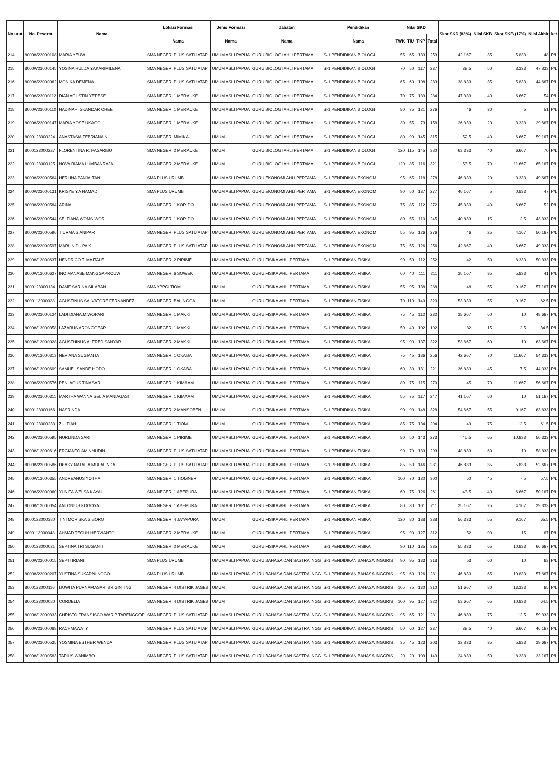| No urut | No. Peserta | Nama | Lokasi Formasi | Jenis Formasi | Jabatan | Pendidikan | Nilai SKD | | | | Skor SKD (83%) | Nilai SKB | Skor SKB (17%) | Nilai Akhir | ket |
| --- | --- | --- | --- | --- | --- | --- | --- | --- | --- | --- | --- | --- | --- | --- | --- |
| | | | Nama | Nama | Nama | Nama | TWK | TIU | TKP | Total | | | | | |
| 214 | 8000W23000108 | MARIA YEUW | SMA NEGERI PLUS SATU ATAP | UMUM ASLI PAPUA | GURU BIOLOGI AHLI PERTAMA | S-1 PENDIDIKAN BIOLOGI | 55 | 65 | 133 | 253 | 42.167 | 35 | 5.833 | 48 | P/L |
| 215 | 8000W23000145 | YOSINA HULDA YAKARIMILENA | SMA NEGERI PLUS SATU ATAP | UMUM ASLI PAPUA | GURU BIOLOGI AHLI PERTAMA | S-1 PENDIDIKAN BIOLOGI | 70 | 50 | 117 | 237 | 39.5 | 50 | 8.333 | 47.833 | P/L |
| 216 | 8000W23000062 | MONIKA DEMENA | SMA NEGERI PLUS SATU ATAP | UMUM ASLI PAPUA | GURU BIOLOGI AHLI PERTAMA | S-1 PENDIDIKAN BIOLOGI | 65 | 60 | 108 | 233 | 38.833 | 35 | 5.833 | 44.667 | P/L |
| 217 | 8000W23000112 | DIAN AGUSTIN YEPESE | SMA NEGERI 1 MERAUKE | UMUM ASLI PAPUA | GURU BIOLOGI AHLI PERTAMA | S-1 PENDIDIKAN BIOLOGI | 70 | 75 | 139 | 284 | 47.333 | 40 | 6.667 | 54 | P/L |
| 218 | 8000W23000110 | HADINAH ISKANDAR OHEE | SMA NEGERI 1 MERAUKE | UMUM ASLI PAPUA | GURU BIOLOGI AHLI PERTAMA | S-1 PENDIDIKAN BIOLOGI | 80 | 75 | 121 | 276 | 46 | 30 | 5 | 51 | P/L |
| 219 | 8000W23000147 | MARIA YOSE UKAGO | SMA NEGERI 1 MERAUKE | UMUM ASLI PAPUA | GURU BIOLOGI AHLI PERTAMA | S-1 PENDIDIKAN BIOLOGI | 30 | 55 | 73 | 158 | 26.333 | 20 | 3.333 | 29.667 | P/L |
| 220 | 8000123000224 | ANASTASIA FEBRIANA N.I | SMA NEGERI MIMIKA | UMUM | GURU BIOLOGI AHLI PERTAMA | S-1 PENDIDIKAN BIOLOGI | 80 | 90 | 145 | 315 | 52.5 | 40 | 6.667 | 59.167 | P/L |
| 221 | 8000123000227 | FLORENTINA R. PASARIBU | SMA NEGERI 2 MERAUKE | UMUM | GURU BIOLOGI AHLI PERTAMA | S-1 PENDIDIKAN BIOLOGI | 120 | 115 | 145 | 380 | 63.333 | 40 | 6.667 | 70 | P/L |
| 222 | 8000123000125 | NOVA RIAMA LUMBANRAJA | SMA NEGERI 2 MERAUKE | UMUM | GURU BIOLOGI AHLI PERTAMA | S-1 PENDIDIKAN BIOLOGI | 120 | 85 | 116 | 321 | 53.5 | 70 | 11.667 | 65.167 | P/L |
| 223 | 8000W23000564 | HERLINA PANJAITAN | SMA PLUS URUMB | UMUM ASLI PAPUA | GURU EKONOMI AHLI PERTAMA | S-1 PENDIDIKAN EKONOMI | 95 | 65 | 118 | 278 | 46.333 | 20 | 3.333 | 49.667 | P/L |
| 224 | 8000W23000131 | KRISYE Y.A HAMADI | SMA PLUS URUMB | UMUM ASLI PAPUA | GURU EKONOMI AHLI PERTAMA | S-1 PENDIDIKAN EKONOMI | 90 | 50 | 137 | 277 | 46.167 | 5 | 0.833 | 47 | P/L |
| 225 | 8000W23000584 | ARINA | SMA NEGERI 1 KORIDO | UMUM ASLI PAPUA | GURU EKONOMI AHLI PERTAMA | S-1 PENDIDIKAN EKONOMI | 75 | 85 | 112 | 272 | 45.333 | 40 | 6.667 | 52 | P/L |
| 226 | 8000W23000544 | SELFIANA WOMSIWOR | SMA NEGERI 1 KORIDO | UMUM ASLI PAPUA | GURU EKONOMI AHLI PERTAMA | S-1 PENDIDIKAN EKONOMI | 80 | 55 | 110 | 245 | 40.833 | 15 | 2.5 | 43.333 | P/L |
| 227 | 8000W23000596 | TIURMA SIANIPAR | SMA NEGERI PLUS SATU ATAP | UMUM ASLI PAPUA | GURU EKONOMI AHLI PERTAMA | S-1 PENDIDIKAN EKONOMI | 55 | 95 | 126 | 276 | 46 | 25 | 4.167 | 50.167 | P/L |
| 228 | 8000W23000597 | MARLIN DU'PA K. | SMA NEGERI PLUS SATU ATAP | UMUM ASLI PAPUA | GURU EKONOMI AHLI PERTAMA | S-1 PENDIDIKAN EKONOMI | 75 | 55 | 126 | 256 | 42.667 | 40 | 6.667 | 49.333 | P/L |
| 229 | 8000W13000637 | HENDRICO T. MAITALE | SMA NEGERI 2 PIRIME | UMUM ASLI PAPUA | GURU FISIKA AHLI PERTAMA | S-1 PENDIDIKAN FISIKA | 90 | 50 | 112 | 252 | 42 | 50 | 8.333 | 50.333 | P/L |
| 230 | 8000W13000627 | INO MANASE MANGGAPROUW | SMA NEGERI 6 SOWEK | UMUM ASLI PAPUA | GURU FISIKA AHLI PERTAMA | S-1 PENDIDIKAN FISIKA | 60 | 40 | 111 | 211 | 35.167 | 35 | 5.833 | 41 | P/L |
| 231 | 8000123000134 | DAME SARINA SILABAN | SMA YPPGI TIOM | UMUM | GURU FISIKA AHLI PERTAMA | S-1 PENDIDIKAN FISIKA | 55 | 95 | 138 | 288 | 48 | 55 | 9.167 | 57.167 | P/L |
| 232 | 8000113000028 | AGUSTINUS SALVATORE FERNANDEZ | SMA NEGERI BALINGGA | UMUM | GURU FISIKA AHLI PERTAMA | S-1 PENDIDIKAN FISIKA | 70 | 110 | 140 | 320 | 53.333 | 55 | 9.167 | 62.5 | P/L |
| 233 | 8000W23000124 | LADI DIANA.M.WOPARI | SMA NEGERI 1 MAKKI | UMUM ASLI PAPUA | GURU FISIKA AHLI PERTAMA | S-1 PENDIDIKAN FISIKA | 75 | 45 | 112 | 232 | 38.667 | 60 | 10 | 48.667 | P/L |
| 234 | 8000W13000358 | LAZARUS ARONGGEAR | SMA NEGERI 1 MAKKI | UMUM ASLI PAPUA | GURU FISIKA AHLI PERTAMA | S-1 PENDIDIKAN FISIKA | 50 | 40 | 102 | 192 | 32 | 15 | 2.5 | 34.5 | P/L |
| 235 | 8000W13000028 | AGUSTHINUS ALFRED SANYAR | SMA NEGERI 2 MAKKI | UMUM ASLI PAPUA | GURU FISIKA AHLI PERTAMA | S-1 PENDIDIKAN FISIKA | 95 | 90 | 137 | 322 | 53.667 | 60 | 10 | 63.667 | P/L |
| 236 | 8000W13000313 | NEVIANA SUGIANTA | SMA NEGERI 1 OKABA | UMUM ASLI PAPUA | GURU FISIKA AHLI PERTAMA | S-1 PENDIDIKAN FISIKA | 75 | 45 | 136 | 256 | 42.667 | 70 | 11.667 | 54.333 | P/L |
| 237 | 8000W13000609 | SAMUEL SANDE HODO | SMA NEGERI 1 OKABA | UMUM ASLI PAPUA | GURU FISIKA AHLI PERTAMA | S-1 PENDIDIKAN FISIKA | 60 | 30 | 131 | 221 | 36.833 | 45 | 7.5 | 44.333 | P/L |
| 238 | 8000W23000576 | PENI AGUS TINASARI | SMA NEGERI 1 KIMAAM | UMUM ASLI PAPUA | GURU FISIKA AHLI PERTAMA | S-1 PENDIDIKAN FISIKA | 80 | 75 | 115 | 270 | 45 | 70 | 11.667 | 56.667 | P/L |
| 239 | 8000W23000311 | MARTHA WANNA SELIA MANIAGASI | SMA NEGERI 1 KIMAAM | UMUM ASLI PAPUA | GURU FISIKA AHLI PERTAMA | S-1 PENDIDIKAN FISIKA | 55 | 75 | 117 | 247 | 41.167 | 60 | 10 | 51.167 | P/L |
| 240 | 8000123000166 | NASRINDA | SMA NEGERI 2 MANSOBEN | UMUM | GURU FISIKA AHLI PERTAMA | S-1 PENDIDIKAN FISIKA | 90 | 90 | 148 | 328 | 54.667 | 55 | 9.167 | 63.833 | P/L |
| 241 | 8000123000233 | ZULFIAH | SMA NEGERI 1 TIOM | UMUM | GURU FISIKA AHLI PERTAMA | S-1 PENDIDIKAN FISIKA | 85 | 75 | 134 | 294 | 49 | 75 | 12.5 | 61.5 | P/L |
| 242 | 8000W23000595 | NURLINDA SARI | SMA NEGERI 1 PIRIME | UMUM ASLI PAPUA | GURU FISIKA AHLI PERTAMA | S-1 PENDIDIKAN FISIKA | 80 | 50 | 143 | 273 | 45.5 | 65 | 10.833 | 56.333 | P/L |
| 243 | 8000W13000616 | ERGIANTO AMINNUDIN | SMA NEGERI PLUS SATU ATAP | UMUM ASLI PAPUA | GURU FISIKA AHLI PERTAMA | S-1 PENDIDIKAN FISIKA | 90 | 70 | 133 | 293 | 48.833 | 60 | 10 | 58.833 | P/L |
| 244 | 8000W23000586 | DEASY NATALIA MULALINDA | SMA NEGERI PLUS SATU ATAP | UMUM ASLI PAPUA | GURU FISIKA AHLI PERTAMA | S-1 PENDIDIKAN FISIKA | 85 | 50 | 146 | 281 | 46.833 | 35 | 5.833 | 52.667 | P/L |
| 245 | 8000W13000355 | ANDREANUS YOTHA | SMA NEGERI 1 TIOMNERI | UMUM ASLI PAPUA | GURU FISIKA AHLI PERTAMA | S-1 PENDIDIKAN FISIKA | 100 | 70 | 130 | 300 | 50 | 45 | 7.5 | 57.5 | P/L |
| 246 | 8000W23000060 | YUNITA WELSA KAYAI | SMA NEGERI 1 ABEPURA | UMUM ASLI PAPUA | GURU FISIKA AHLI PERTAMA | S-1 PENDIDIKAN FISIKA | 60 | 75 | 126 | 261 | 43.5 | 40 | 6.667 | 50.167 | P/L |
| 247 | 8000W13000054 | ANTONIUS KOGOYA | SMA NEGERI 1 ABEPURA | UMUM ASLI PAPUA | GURU FISIKA AHLI PERTAMA | S-1 PENDIDIKAN FISIKA | 80 | 30 | 101 | 211 | 35.167 | 25 | 4.167 | 39.333 | P/L |
| 248 | 8000123000380 | TINI MORISKA SIBORO | SMA NEGERI 4 JAYAPURA | UMUM | GURU FISIKA AHLI PERTAMA | S-1 PENDIDIKAN FISIKA | 120 | 80 | 138 | 338 | 56.333 | 55 | 9.167 | 65.5 | P/L |
| 249 | 8000113000048 | AHMAD TEGUH HERVIANTO | SMA NEGERI 2 MERAUKE | UMUM | GURU FISIKA AHLI PERTAMA | S-1 PENDIDIKAN FISIKA | 95 | 90 | 127 | 312 | 52 | 90 | 15 | 67 | P/L |
| 250 | 8000123000021 | SEPTINA TRI SUSANTI | SMA NEGERI 2 MERAUKE | UMUM | GURU FISIKA AHLI PERTAMA | S-1 PENDIDIKAN FISIKA | 90 | 110 | 135 | 335 | 55.833 | 65 | 10.833 | 66.667 | P/L |
| 251 | 8000W23000015 | SEPTI IRIANI | SMA PLUS URUMB | UMUM ASLI PAPUA | GURU BAHASA DAN SASTRA INGG | S-1 PENDIDIKAN BAHASA INGGRIS | 90 | 95 | 133 | 318 | 53 | 60 | 10 | 63 | P/L |
| 252 | 8000W23000207 | YUSTINA SUKARNI NOGO | SMA PLUS URUMB | UMUM ASLI PAPUA | GURU BAHASA DAN SASTRA INGG | S-1 PENDIDIKAN BAHASA INGGRIS | 95 | 60 | 126 | 281 | 46.833 | 65 | 10.833 | 57.667 | P/L |
| 253 | 8000123000116 | IJUWITA PURNAMASARI BR GINTING | SMA NEGERI 4 DISTRIK JAGEBI | UMUM | GURU BAHASA DAN SASTRA INGG | S-1 PENDIDIKAN BAHASA INGGRIS | 105 | 75 | 130 | 310 | 51.667 | 80 | 13.333 | 65 | P/L |
| 254 | 8000123000080 | CORDELIA | SMA NEGERI 4 DISTRIK JAGEBI | UMUM | GURU BAHASA DAN SASTRA INGG | S-1 PENDIDIKAN BAHASA INGGRIS | 100 | 95 | 127 | 322 | 53.667 | 65 | 10.833 | 64.5 | P/L |
| 255 | 8000W13000333 | CHRISTO FRANSISCO WARIP TARENGGOP | SMA NEGERI PLUS SATU ATAP | UMUM ASLI PAPUA | GURU BAHASA DAN SASTRA INGG | S-1 PENDIDIKAN BAHASA INGGRIS | 95 | 65 | 121 | 281 | 46.833 | 75 | 12.5 | 59.333 | P/L |
| 256 | 8000W23000089 | RACHMAWATY | SMA NEGERI PLUS SATU ATAP | UMUM ASLI PAPUA | GURU BAHASA DAN SASTRA INGG | S-1 PENDIDIKAN BAHASA INGGRIS | 50 | 60 | 127 | 237 | 39.5 | 40 | 6.667 | 46.167 | P/L |
| 257 | 8000W23000535 | YOSMINA ESTHER WENDA | SMA NEGERI PLUS SATU ATAP | UMUM ASLI PAPUA | GURU BAHASA DAN SASTRA INGG | S-1 PENDIDIKAN BAHASA INGGRIS | 35 | 45 | 123 | 203 | 33.833 | 35 | 5.833 | 39.667 | P/L |
| 258 | 8000W13000583 | TAPIUS WANIMBO | SMA NEGERI PLUS SATU ATAP | UMUM ASLI PAPUA | GURU BAHASA DAN SASTRA INGG | S-1 PENDIDIKAN BAHASA INGGRIS | 20 | 20 | 109 | 149 | 24.833 | 50 | 8.333 | 33.167 | P/L |